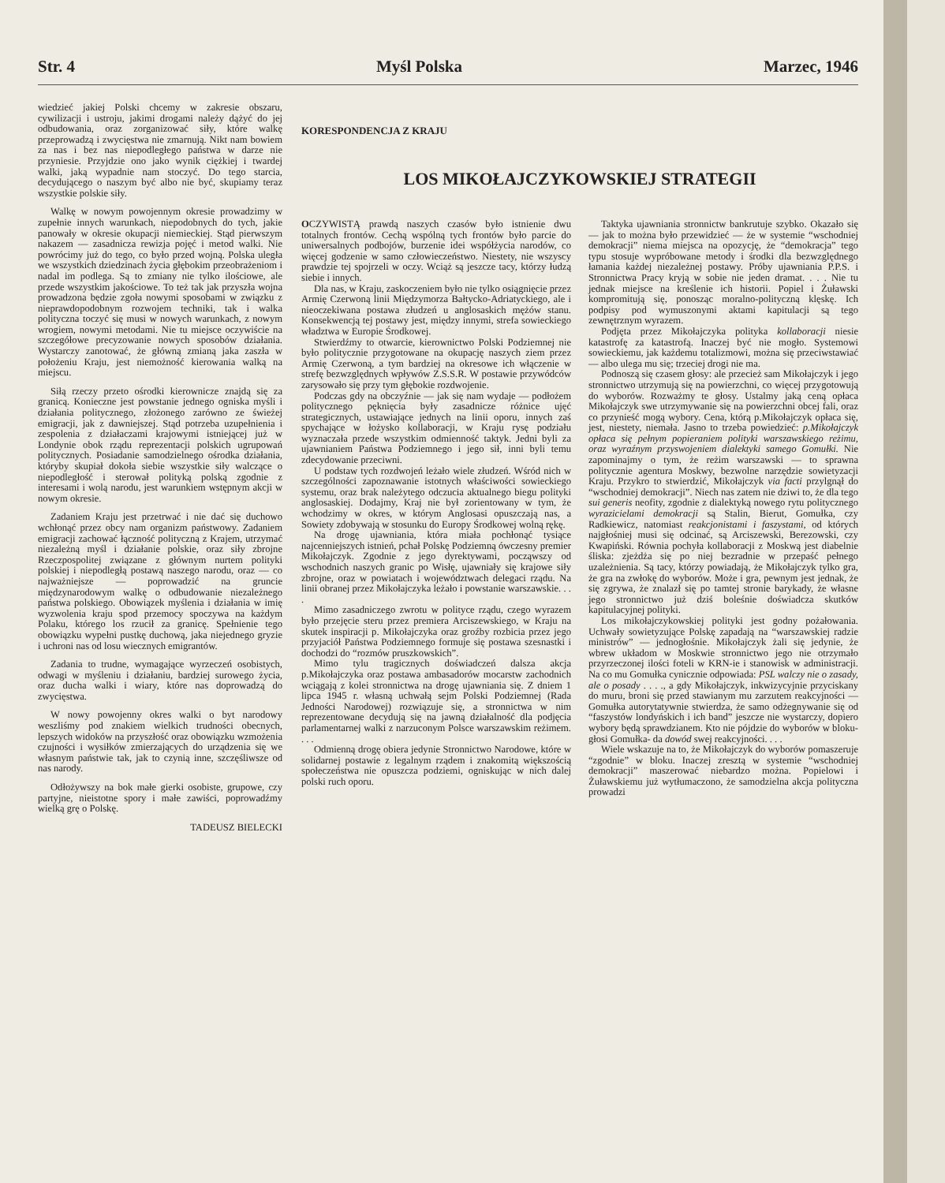Str. 4 Myśl Polska Marzec, 1946
wiedzieć jakiej Polski chcemy w zakresie obszaru, cywilizacji i ustroju, jakimi drogami należy dążyć do jej odbudowania, oraz zorganizować siły, które walkę przeprowadzą i zwycięstwa nie zmarnują. Nikt nam bowiem za nas i bez nas niepodległego państwa w darze nie przyniesie. Przyjdzie ono jako wynik ciężkiej i twardej walki, jaką wypadnie nam stoczyć. Do tego starcia, decydującego o naszym być albo nie być, skupiamy teraz wszystkie polskie siły.
Walkę w nowym powojennym okresie prowadzimy w zupełnie innych warunkach, niepodobnych do tych, jakie panowały w okresie okupacji niemieckiej. Stąd pierwszym nakazem — zasadnicza rewizja pojęć i metod walki. Nie powrócimy już do tego, co było przed wojną. Polska uległa we wszystkich dziedzinach życia głębokim przeobrażeniom i nadal im podlega. Są to zmiany nie tylko ilościowe, ale przede wszystkim jakościowe. To też tak jak przyszła wojna prowadzona będzie zgoła nowymi sposobami w związku z nieprawdopodobnym rozwojem techniki, tak i walka polityczna toczyć się musi w nowych warunkach, z nowym wrogiem, nowymi metodami. Nie tu miejsce oczywiście na szczegółowe precyzowanie nowych sposobów działania. Wystarczy zanotować, że główną zmianą jaka zaszła w położeniu Kraju, jest niemożność kierowania walką na miejscu.
Siłą rzeczy przeto ośrodki kierownicze znajdą się za granicą. Konieczne jest powstanie jednego ogniska myśli i działania politycznego, złożonego zarówno ze świeżej emigracji, jak z dawniejszej. Stąd potrzeba uzupełnienia i zespolenia z działaczami krajowymi istniejącej już w Londynie obok rządu reprezentacji polskich ugrupowań politycznych. Posiadanie samodzielnego ośrodka działania, któryby skupiał dokoła siebie wszystkie siły walczące o niepodległość i sterował polityką polską zgodnie z interesami i wolą narodu, jest warunkiem wstępnym akcji w nowym okresie.
Zadaniem Kraju jest przetrwać i nie dać się duchowo wchłonąć przez obcy nam organizm państwowy. Zadaniem emigracji zachować łączność polityczną z Krajem, utrzymać niezależną myśl i działanie polskie, oraz siły zbrojne Rzeczpospolitej związane z głównym nurtem polityki polskiej i niepodległą postawą naszego narodu, oraz — co najważniejsze — poprowadzić na gruncie międzynarodowym walkę o odbudowanie niezależnego państwa polskiego. Obowiązek myślenia i działania w imię wyzwolenia kraju spod przemocy spoczywa na każdym Polaku, którego los rzucił za granicę. Spełnienie tego obowiązku wypełni pustkę duchową, jaka niejednego gryzie i uchroni nas od losu wiecznych emigrantów.
Zadania to trudne, wymagające wyrzeczeń osobistych, odwagi w myśleniu i działaniu, bardziej surowego życia, oraz ducha walki i wiary, które nas doprowadzą do zwycięstwa.
W nowy powojenny okres walki o byt narodowy weszliśmy pod znakiem wielkich trudności obecnych, lepszych widoków na przyszłość oraz obowiązku wzmożenia czujności i wysiłków zmierzających do urządzenia się we własnym państwie tak, jak to czynią inne, szczęśliwsze od nas narody.
Odłożywszy na bok małe gierki osobiste, grupowe, czy partyjne, nieistotne spory i małe zawiści, poprowadźmy wielką grę o Polskę.
TADEUSZ BIELECKI
KORESPONDENCJA Z KRAJU
LOS MIKOŁAJCZYKOWSKIEJ STRATEGII
OCZYWISTĄ prawdą naszych czasów było istnienie dwu totalnych frontów. Cechą wspólną tych frontów było parcie do uniwersalnych podbojów, burzenie idei współżycia narodów, co więcej godzenie w samo człowieczeństwo. Niestety, nie wszyscy prawdzie tej spojrzeli w oczy. Wciąż są jeszcze tacy, którzy łudzą siebie i innych.
Dla nas, w Kraju, zaskoczeniem było nie tylko osiągnięcie przez Armię Czerwoną linii Międzymorza Bałtycko-Adriatyckiego, ale i nieoczekiwana postawa złudzeń u anglosaskich mężów stanu. Konsekwencją tej postawy jest, między innymi, strefa sowieckiego władztwa w Europie Środkowej.
Stwierdźmy to otwarcie, kierownictwo Polski Podziemnej nie było politycznie przygotowane na okupację naszych ziem przez Armię Czerwoną, a tym bardziej na okresowe ich włączenie w strefę bezwzględnych wpływów Z.S.S.R. W postawie przywódców zarysowało się przy tym głębokie rozdwojenie.
Podczas gdy na obczyźnie — jak się nam wydaje — podłożem politycznego pęknięcia były zasadnicze różnice ujęć strategicznych, ustawiające jednych na linii oporu, innych zaś spychające w łożysko kollaboracji, w Kraju rysę podziału wyznaczała przede wszystkim odmienność taktyk. Jedni byli za ujawnianiem Państwa Podziemnego i jego sił, inni byli temu zdecydowanie przeciwni.
U podstaw tych rozdwojeń leżało wiele złudzeń. Wśród nich w szczególności zapoznawanie istotnych właściwości sowieckiego systemu, oraz brak należytego odczucia aktualnego biegu polityki anglosaskiej. Dodajmy, Kraj nie był zorientowany w tym, że wchodzimy w okres, w którym Anglosasi opuszczają nas, a Sowiety zdobywają w stosunku do Europy Środkowej wolną rękę.
Na drogę ujawniania, która miała pochłonąć tysiące najcenniejszych istnień, pchał Polskę Podziemną ówczesny premier Mikołajczyk. Zgodnie z jego dyrektywami, począwszy od wschodnich naszych granic po Wisłę, ujawniały się krajowe siły zbrojne, oraz w powiatach i województwach delegaci rządu. Na linii obranej przez Mikołajczyka leżało i powstanie warszawskie. . . .
Mimo zasadniczego zwrotu w polityce rządu, czego wyrazem było przejęcie steru przez premiera Arciszewskiego, w Kraju na skutek inspiracji p. Mikołajczyka oraz groźby rozbicia przez jego przyjaciół Państwa Podziemnego formuje się postawa szesnastki i dochodzi do “rozmów pruszkowskich”.
Mimo tylu tragicznych doświadczeń dalsza akcja p.Mikołajczyka oraz postawa ambasadorów mocarstw zachodnich wciągają z kolei stronnictwa na drogę ujawniania się. Z dniem 1 lipca 1945 r. własną uchwałą sejm Polski Podziemnej (Rada Jedności Narodowej) rozwiązuje się, a stronnictwa w nim reprezentowane decydują się na jawną działalność dla podjęcia parlamentarnej walki z narzuconym Polsce warszawskim reżimem. . . .
Odmienną drogę obiera jedynie Stronnictwo Narodowe, które w solidarnej postawie z legalnym rządem i znakomitą większością społeczeństwa nie opuszcza podziemi, ogniskując w nich dalej polski ruch oporu.
Taktyka ujawniania stronnictw bankrutuje szybko. Okazało się — jak to można było przewidzieć — że w systemie “wschodniej demokracji” niema miejsca na opozycję, że “demokracja” tego typu stosuje wypróbowane metody i środki dla bezwzględnego łamania każdej niezależnej postawy. Próby ujawniania P.P.S. i Stronnictwa Pracy kryją w sobie nie jeden dramat. . . . Nie tu jednak miejsce na kreślenie ich historii. Popiel i Żuławski kompromitują się, ponosząc moralno-polityczną klęskę. Ich podpisy pod wymuszonymi aktami kapitulacji są tego zewnętrznym wyrazem.
Podjęta przez Mikołajczyka polityka kollaboracji niesie katastrofę za katastrofą. Inaczej być nie mogło. Systemowi sowieckiemu, jak każdemu totalizmowi, można się przeciwstawiać — albo ulega mu się; trzeciej drogi nie ma.
Podnoszą się czasem głosy: ale przecież sam Mikołajczyk i jego stronnictwo utrzymują się na powierzchni, co więcej przygotowują do wyborów. Rozważmy te głosy. Ustalmy jaką ceną opłaca Mikołajczyk swe utrzymywanie się na powierzchni obcej fali, oraz co przynieść mogą wybory. Cena, którą p.Mikołajczyk opłaca się, jest, niestety, niemała. Jasno to trzeba powiedzieć: p.Mikołajczyk opłaca się pełnym popieraniem polityki warszawskiego reżimu, oraz wyraźnym przyswojeniem dialektyki samego Gomułki. Nie zapominajmy o tym, że reżim warszawski — to sprawna politycznie agentura Moskwy, bezwolne narzędzie sowietyzacji Kraju. Przykro to stwierdzić, Mikołajczyk via facti przylgnął do “wschodniej demokracji”. Niech nas zatem nie dziwi to, że dla tego sui generis neofity, zgodnie z dialektyką nowego rytu politycznego wyrazicielami demokracji są Stalin, Bierut, Gomułka, czy Radkiewicz, natomiast reakcjonistami i faszystami, od których najgłośniej musi się odcinać, są Arciszewski, Berezowski, czy Kwapiński. Równia pochyła kollaboracji z Moskwą jest diabelnie śliska: zjeżdża się po niej bezradnie w przepaść pełnego uzależnienia. Są tacy, którzy powiadają, że Mikołajczyk tylko gra, że gra na zwłokę do wyborów. Może i gra, pewnym jest jednak, że się zgrywa, że znalazł się po tamtej stronie barykady, że własne jego stronnictwo już dziś boleśnie doświadcza skutków kapitulacyjnej polityki.
Los mikołajczykowskiej polityki jest godny pożałowania. Uchwały sowietyzujące Polskę zapadają na “warszawskiej radzie ministrów” — jednogłośnie. Mikołajczyk żali się jedynie, że wbrew układom w Moskwie stronnictwo jego nie otrzymało przyrzeczonej ilości foteli w KRN-ie i stanowisk w administracji. Na co mu Gomułka cynicznie odpowiada: PSL walczy nie o zasady, ale o posady . . . ., a gdy Mikołajczyk, inkwizycyjnie przyciskany do muru, broni się przed stawianym mu zarzutem reakcyjności — Gomułka autorytatywnie stwierdza, że samo odżegnywanie się od “faszystów londyńskich i ich band” jeszcze nie wystarczy, dopiero wybory będą sprawdzianem. Kto nie pójdzie do wyborów w bloku- głosi Gomułka- da dowód swej reakcyjności. . . .
Wiele wskazuje na to, że Mikołajczyk do wyborów pomaszeruje “zgodnie” w bloku. Inaczej zresztą w systemie “wschodniej demokracji” maszerować niebardzo można. Popielowi i Żuławskiemu już wytłumaczono, że samodzielna akcja polityczna prowadzi